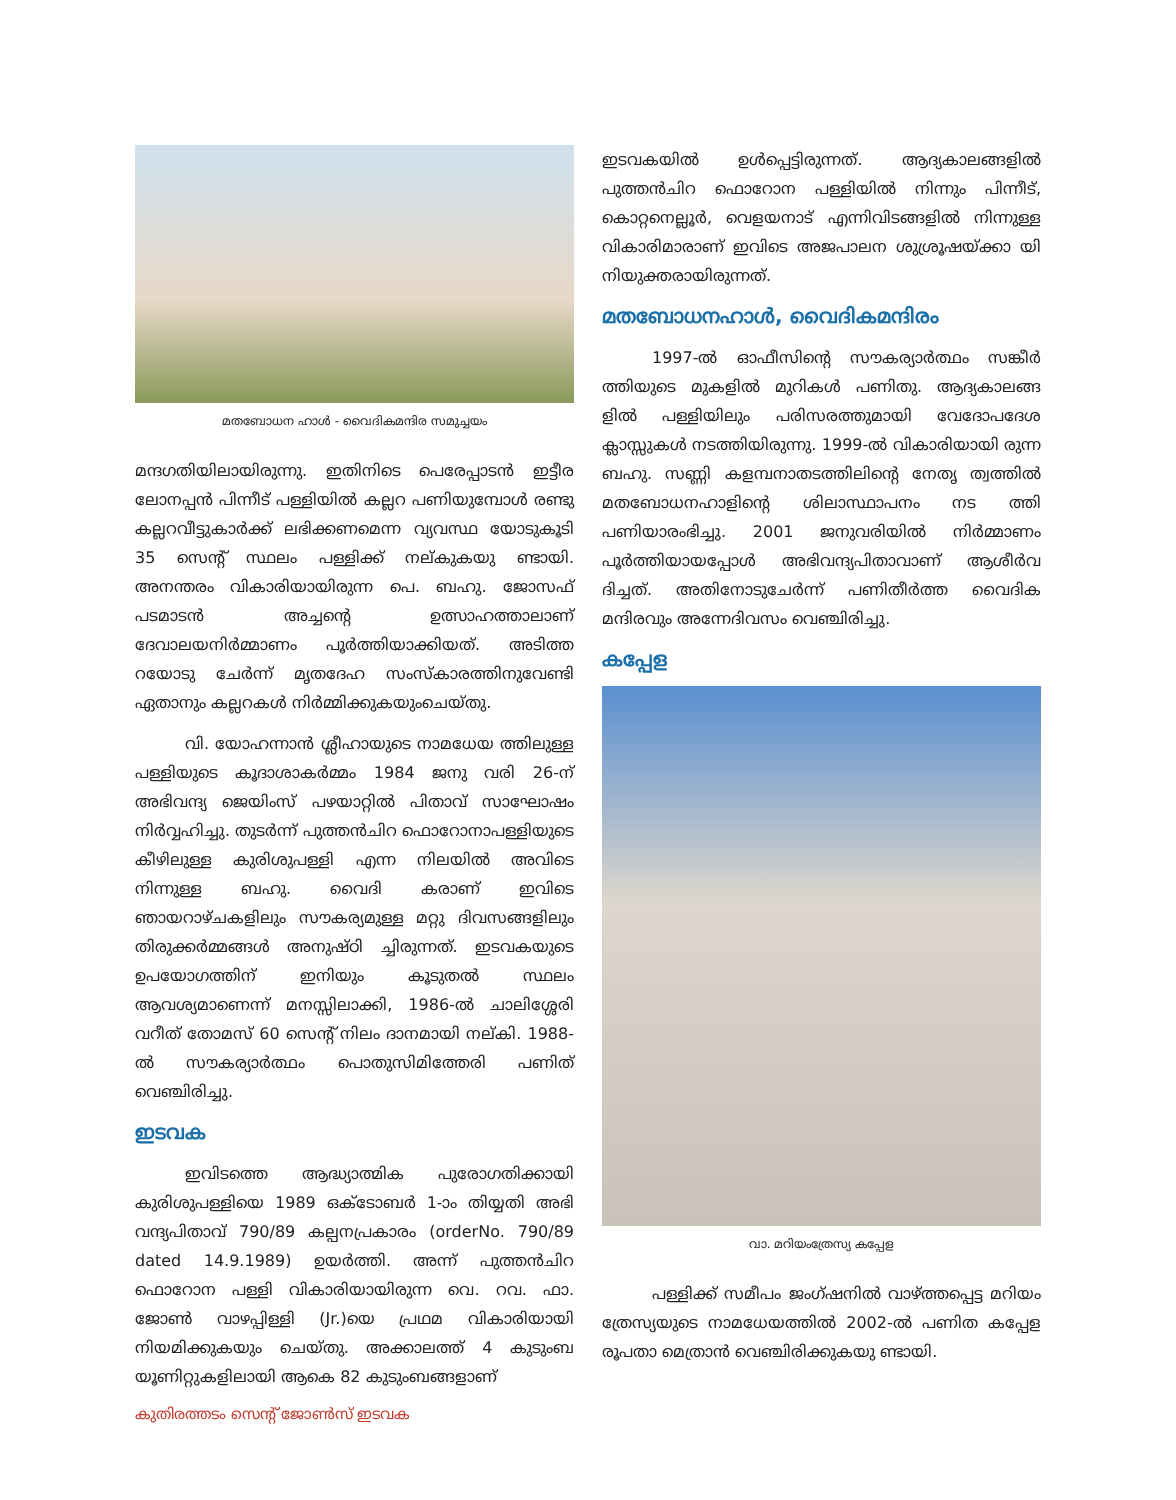മതബോധന ഹാൾ - വൈദികമന്ദിര സമുച്ചയം
മന്ദഗതിയിലായിരുന്നു. ഇതിനിടെ പെരേപ്പാടൻ ഇട്ടീര ലോനപ്പൻ പിന്നീട് പള്ളിയിൽ കല്ലറ പണിയുമ്പോൾ രണ്ടു കല്ലറവീട്ടുകാർക്ക് ലഭിക്കണമെന്ന വ്യവസ്ഥ യോടുകൂടി 35 സെന്റ് സ്ഥലം പള്ളിക്ക് നല്കുകയു ണ്ടായി. അനന്തരം വികാരിയായിരുന്ന പെ. ബഹു. ജോസഫ് പടമാടൻ അച്ചന്റെ ഉത്സാഹത്താലാണ് ദേവാലയനിർമ്മാണം പൂർത്തിയാക്കിയത്. അടിത്ത റയോടു ചേർന്ന് മൃതദേഹ സംസ്കാരത്തിനുവേണ്ടി ഏതാനും കല്ലറകൾ നിർമ്മിക്കുകയുംചെയ്തു.
വി. യോഹന്നാൻ ശ്ലീഹായുടെ നാമധേയ ത്തിലുള്ള പള്ളിയുടെ കൂദാശാകർമ്മം 1984 ജനു വരി 26-ന് അഭിവന്ദ്യ ജെയിംസ് പഴയാറ്റിൽ പിതാവ് സാഘോഷം നിർവ്വഹിച്ചു. തുടർന്ന് പുത്തൻചിറ ഫൊറോനാപള്ളിയുടെ കീഴിലുള്ള കുരിശുപള്ളി എന്ന നിലയിൽ അവിടെ നിന്നുള്ള ബഹു. വൈദി കരാണ് ഇവിടെ ഞായറാഴ്ചകളിലും സൗകര്യമുള്ള മറ്റു ദിവസങ്ങളിലും തിരുക്കർമ്മങ്ങൾ അനുഷ്ഠി ച്ചിരുന്നത്. ഇടവകയുടെ ഉപയോഗത്തിന് ഇനിയും കൂടുതൽ സ്ഥലം ആവശ്യമാണെന്ന് മനസ്സിലാക്കി, 1986-ൽ ചാലിശ്ശേരി വറീത് തോമസ് 60 സെന്റ് നിലം ദാനമായി നല്കി. 1988-ൽ സൗകര്യാർത്ഥം പൊതുസിമിത്തേരി പണിത് വെഞ്ചിരിച്ചു.
ഇടവക
ഇവിടത്തെ ആദ്ധ്യാത്മിക പുരോഗതിക്കായി കുരിശുപള്ളിയെ 1989 ഒക്ടോബർ 1-ാം തിയ്യതി അഭി വന്ദ്യപിതാവ് 790/89 കല്പനപ്രകാരം (orderNo. 790/89 dated 14.9.1989) ഉയർത്തി. അന്ന് പുത്തൻചിറ ഫൊറോന പള്ളി വികാരിയായിരുന്ന വെ. റവ. ഫാ. ജോൺ വാഴപ്പിള്ളി (Jr.)യെ പ്രഥമ വികാരിയായി നിയമിക്കുകയും ചെയ്തു. അക്കാലത്ത് 4 കുടുംബ യൂണിറ്റുകളിലായി ആകെ 82 കുടുംബങ്ങളാണ്
ഇടവകയിൽ ഉൾപ്പെട്ടിരുന്നത്. ആദ്യകാലങ്ങളിൽ പുത്തൻചിറ ഫൊറോന പള്ളിയിൽ നിന്നും പിന്നീട്, കൊറ്റനെല്ലൂർ, വെളയനാട് എന്നിവിടങ്ങളിൽ നിന്നുള്ള വികാരിമാരാണ് ഇവിടെ അജപാലന ശുശ്രൂഷയ്ക്കാ യി നിയുക്തരായിരുന്നത്.
മതബോധനഹാൾ, വൈദികമന്ദിരം
1997-ൽ ഓഫീസിന്റെ സൗകര്യാർത്ഥം സങ്കീർ ത്തിയുടെ മുകളിൽ മുറികൾ പണിതു. ആദ്യകാലങ്ങ ളിൽ പള്ളിയിലും പരിസരത്തുമായി വേദോപദേശ ക്ലാസ്സുകൾ നടത്തിയിരുന്നു. 1999-ൽ വികാരിയായി രുന്ന ബഹു. സണ്ണി കളമ്പനാതടത്തിലിന്റെ നേതൃ ത്വത്തിൽ മതബോധനഹാളിന്റെ ശിലാസ്ഥാപനം നട ത്തി പണിയാരംഭിച്ചു. 2001 ജനുവരിയിൽ നിർമ്മാണം പൂർത്തിയായപ്പോൾ അഭിവന്ദ്യപിതാവാണ് ആശീർവ ദിച്ചത്. അതിനോടുചേർന്ന് പണിതീർത്ത വൈദിക മന്ദിരവും അന്നേദിവസം വെഞ്ചിരിച്ചു.
കപ്പേള
വാ. മറിയംത്രേസ്യ കപ്പേള
പള്ളിക്ക് സമീപം ജംഗ്ഷനിൽ വാഴ്ത്തപ്പെട്ട മറിയം ത്രേസ്യയുടെ നാമധേയത്തിൽ 2002-ൽ പണിത കപ്പേള രൂപതാ മെത്രാൻ വെഞ്ചിരിക്കുകയു ണ്ടായി.
കുതിരത്തടം സെന്റ് ജോൺസ് ഇടവക